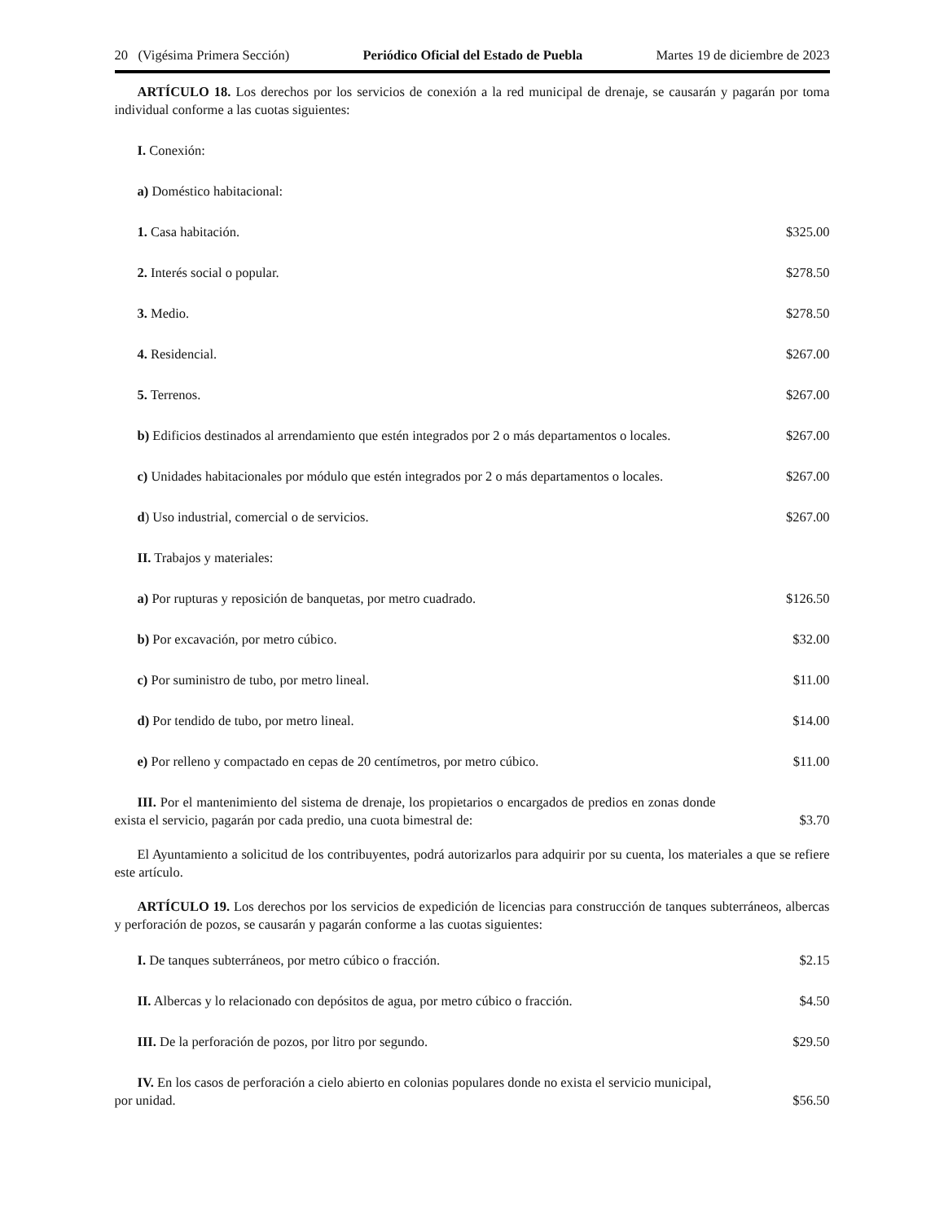20 (Vigésima Primera Sección) Periódico Oficial del Estado de Puebla Martes 19 de diciembre de 2023
ARTÍCULO 18. Los derechos por los servicios de conexión a la red municipal de drenaje, se causarán y pagarán por toma individual conforme a las cuotas siguientes:
| I. Conexión: | |
| a) Doméstico habitacional: | |
| 1. Casa habitación. | $325.00 |
| 2. Interés social o popular. | $278.50 |
| 3. Medio. | $278.50 |
| 4. Residencial. | $267.00 |
| 5. Terrenos. | $267.00 |
| b) Edificios destinados al arrendamiento que estén integrados por 2 o más departamentos o locales. | $267.00 |
| c) Unidades habitacionales por módulo que estén integrados por 2 o más departamentos o locales. | $267.00 |
| d ) Uso industrial, comercial o de servicios. | $267.00 |
| II. Trabajos y materiales: | |
| a) Por rupturas y reposición de banquetas, por metro cuadrado. | $126.50 |
| b) Por excavación, por metro cúbico. | $32.00 |
| c) Por suministro de tubo, por metro lineal. | $11.00 |
| d) Por tendido de tubo, por metro lineal. | $14.00 |
| e) Por relleno y compactado en cepas de 20 centímetros, por metro cúbico. | $11.00 |
| III. Por el mantenimiento del sistema de drenaje, los propietarios o encargados de predios en zonas donde exista el servicio, pagarán por cada predio, una cuota bimestral de: | $3.70 |
El Ayuntamiento a solicitud de los contribuyentes, podrá autorizarlos para adquirir por su cuenta, los materiales a que se refiere este artículo.
ARTÍCULO 19. Los derechos por los servicios de expedición de licencias para construcción de tanques subterráneos, albercas y perforación de pozos, se causarán y pagarán conforme a las cuotas siguientes:
| I. De tanques subterráneos, por metro cúbico o fracción. | $2.15 |
| II. Albercas y lo relacionado con depósitos de agua, por metro cúbico o fracción. | $4.50 |
| III. De la perforación de pozos, por litro por segundo. | $29.50 |
| IV. En los casos de perforación a cielo abierto en colonias populares donde no exista el servicio municipal, por unidad. | $56.50 |